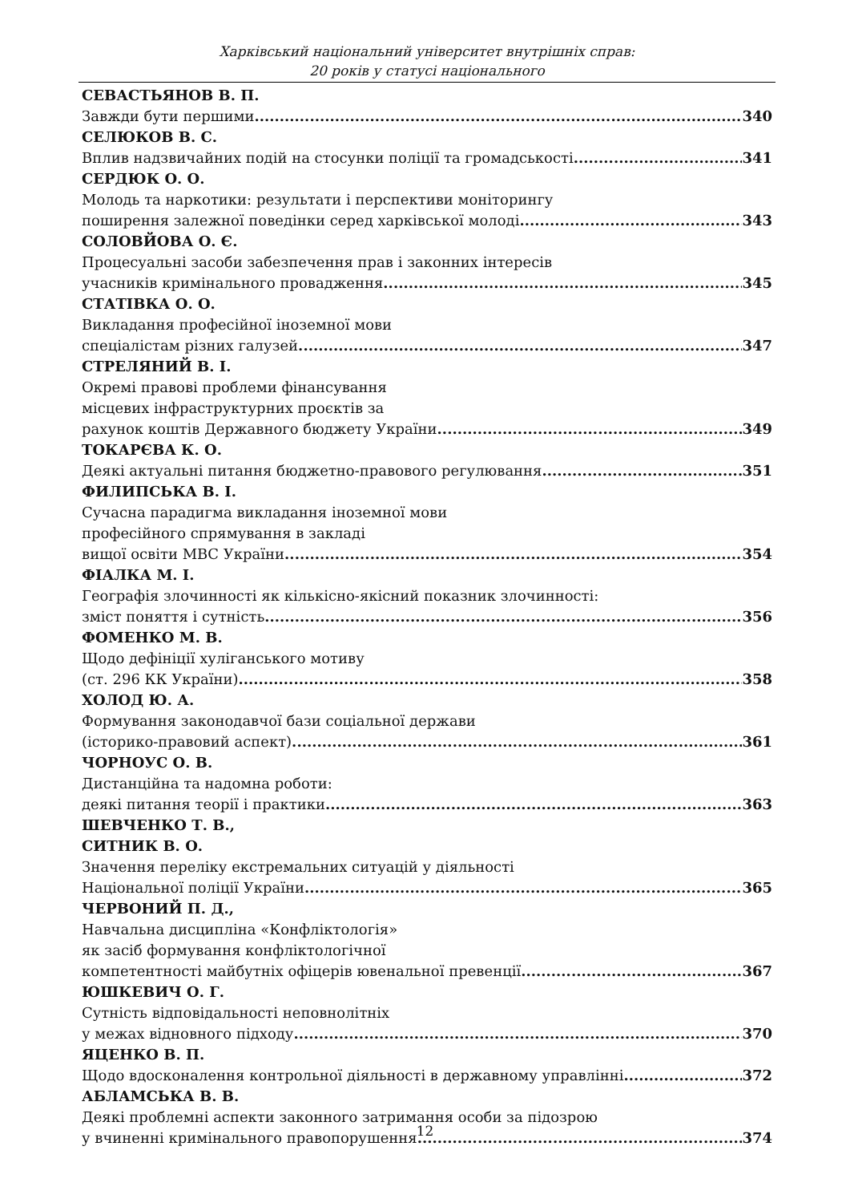Харківський національний університет внутрішніх справ:
20 років у статусі національного
СЕВАСТЬЯНОВ В. П.
Завжди бути першими 340
СЕЛЮКОВ В. С.
Вплив надзвичайних подій на стосунки поліції та громадськості 341
СЕРДЮК О. О.
Молодь та наркотики: результати і перспективи моніторингу
поширення залежної поведінки серед харківської молоді 343
СОЛОВЙОВА О. Є.
Процесуальні засоби забезпечення прав і законних інтересів
учасників кримінального провадження 345
СТАТІВКА О. О.
Викладання професійної іноземної мови
спеціалістам різних галузей 347
СТРЕЛЯНИЙ В. І.
Окремі правові проблеми фінансування
місцевих інфраструктурних проєктів за
рахунок коштів Державного бюджету України 349
ТОКАРЄВА К. О.
Деякі актуальні питання бюджетно-правового регулювання 351
ФИЛИПСЬКА В. І.
Сучасна парадигма викладання іноземної мови
професійного спрямування в закладі
вищої освіти МВС України 354
ФІАЛКА М. І.
Географія злочинності як кількісно-якісний показник злочинності:
зміст поняття і сутність 356
ФОМЕНКО М. В.
Щодо дефініції хуліганського мотиву
(ст. 296 КК України) 358
ХОЛОД Ю. А.
Формування законодавчої бази соціальної держави
(історико-правовий аспект) 361
ЧОРНОУС О. В.
Дистанційна та надомна роботи:
деякі питання теорії і практики 363
ШЕВЧЕНКО Т. В.,
СИТНИК В. О.
Значення переліку екстремальних ситуацій у діяльності
Національної поліції України 365
ЧЕРВОНИЙ П. Д.,
Навчальна дисципліна «Конфліктологія»
як засіб формування конфліктологічної
компетентності майбутніх офіцерів ювенальної превенції 367
ЮШКЕВИЧ О. Г.
Сутність відповідальності неповнолітніх
у межах відновного підходу 370
ЯЦЕНКО В. П.
Щодо вдосконалення контрольної діяльності в державному управлінні 372
АБЛАМСЬКА В. В.
Деякі проблемні аспекти законного затримання особи за підозрою
у вчиненні кримінального правопорушення 374
12